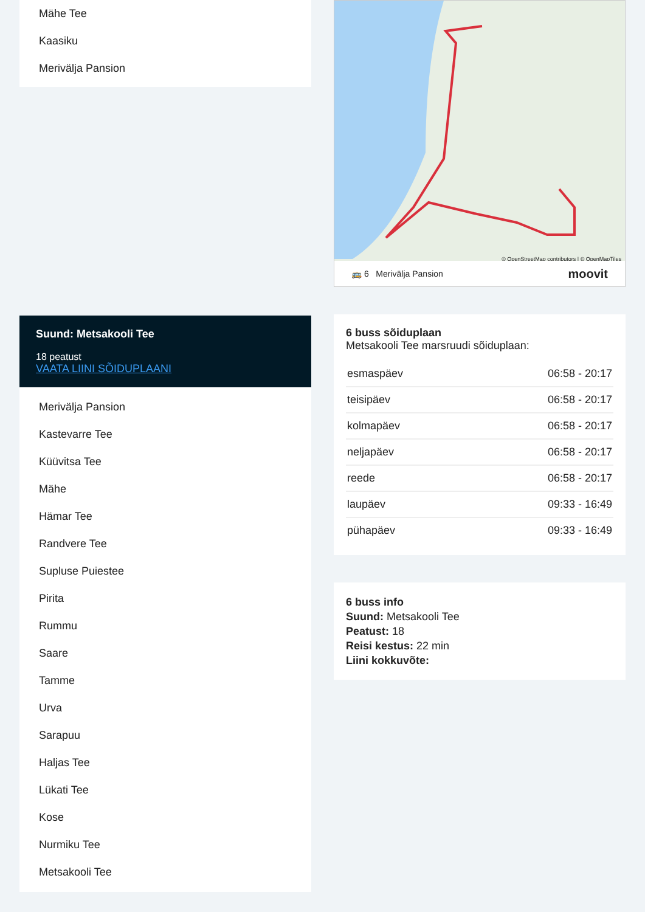Mähe Tee
Kaasiku
Merivälja Pansion
Suund: Metsakooli Tee
18 peatust
VAATA LIINI SÕIDUPLAANI
Merivälja Pansion
Kastevarre Tee
Küüvitsa Tee
Mähe
Hämar Tee
Randvere Tee
Supluse Puiestee
Pirita
Rummu
Saare
Tamme
Urva
Sarapuu
Haljas Tee
Lükati Tee
Kose
Nurmiku Tee
Metsakooli Tee
© OpenStreetMap contributors | © OpenMapTiles
🚌 6 Merivälja Pansion moovit
6 buss sõiduplaan
Metsakooli Tee marsruudi sõiduplaan:
| esmaspäev | 06:58 - 20:17 |
| teisipäev | 06:58 - 20:17 |
| kolmapäev | 06:58 - 20:17 |
| neljapäev | 06:58 - 20:17 |
| reede | 06:58 - 20:17 |
| laupäev | 09:33 - 16:49 |
| pühapäev | 09:33 - 16:49 |
6 buss info
Suund: Metsakooli Tee
Peatust: 18
Reisi kestus: 22 min
Liini kokkuvõte: